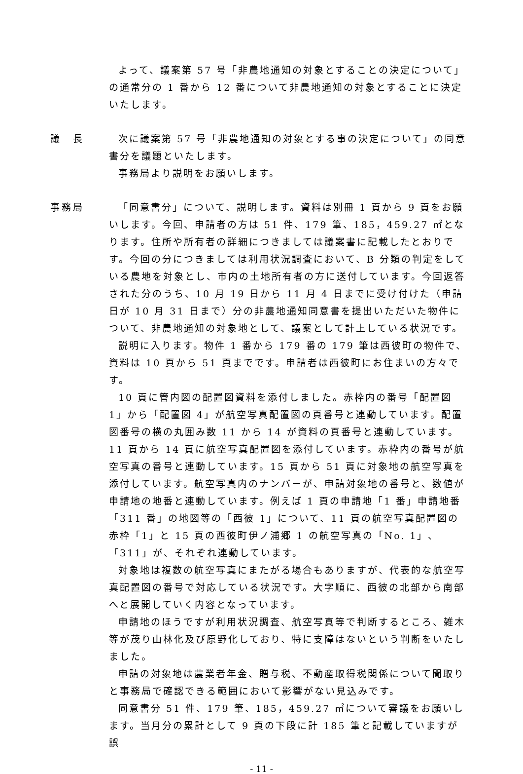よって、議案第 57 号「非農地通知の対象とすることの決定について」の通常分の 1 番から 12 番について非農地通知の対象とすることに決定いたします。
議　長 次に議案第 57 号「非農地通知の対象とする事の決定について」の同意書分を議題といたします。
事務局より説明をお願いします。
事務局 「同意書分」について、説明します。資料は別冊 1 頁から 9 頁をお願いします。今回、申請者の方は 51 件、179 筆、185，459.27 ㎡となります。住所や所有者の詳細につきましては議案書に記載したとおりです。今回の分につきましては利用状況調査において、B 分類の判定をしている農地を対象とし、市内の土地所有者の方に送付しています。今回返答された分のうち、10 月 19 日から 11 月 4 日までに受け付けた（申請日が 10 月 31 日まで）分の非農地通知同意書を提出いただいた物件について、非農地通知の対象地として、議案として計上している状況です。
説明に入ります。物件 1 番から 179 番の 179 筆は西彼町の物件で、資料は 10 頁から 51 頁までです。申請者は西彼町にお住まいの方々です。
10 頁に管内図の配置図資料を添付しました。赤枠内の番号「配置図 1」から「配置図 4」が航空写真配置図の頁番号と連動しています。配置図番号の横の丸囲み数 11 から 14 が資料の頁番号と連動しています。11 頁から 14 頁に航空写真配置図を添付しています。赤枠内の番号が航空写真の番号と連動しています。15 頁から 51 頁に対象地の航空写真を添付しています。航空写真内のナンバーが、申請対象地の番号と、数値が申請地の地番と連動しています。例えば 1 頁の申請地「1 番」申請地番「311 番」の地図等の「西彼 1」について、11 頁の航空写真配置図の赤枠「1」と 15 頁の西彼町伊ノ浦郷 1 の航空写真の「No. 1」、「311」が、それぞれ連動しています。
対象地は複数の航空写真にまたがる場合もありますが、代表的な航空写真配置図の番号で対応している状況です。大字順に、西彼の北部から南部へと展開していく内容となっています。
申請地のほうですが利用状況調査、航空写真等で判断するところ、雑木等が茂り山林化及び原野化しており、特に支障はないという判断をいたしました。
申請の対象地は農業者年金、贈与税、不動産取得税関係について聞取りと事務局で確認できる範囲において影響がない見込みです。
同意書分 51 件、179 筆、185，459.27 ㎡について審議をお願いします。当月分の累計として 9 頁の下段に計 185 筆と記載していますが誤
- 11 -